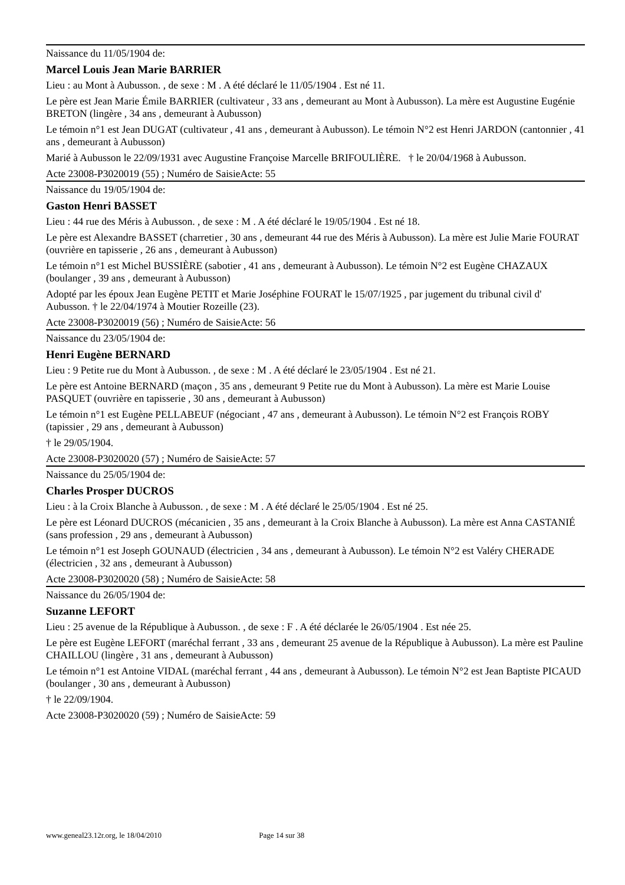Naissance du 11/05/1904 de:
Marcel Louis Jean Marie BARRIER
Lieu : au Mont à Aubusson. , de sexe : M . A été déclaré le 11/05/1904 . Est né 11.
Le père est Jean Marie Émile BARRIER (cultivateur , 33 ans , demeurant au Mont à Aubusson). La mère est Augustine Eugénie BRETON (lingère , 34 ans , demeurant à Aubusson)
Le témoin n°1 est Jean DUGAT (cultivateur , 41 ans , demeurant à Aubusson). Le témoin N°2 est Henri JARDON (cantonnier , 41 ans , demeurant à Aubusson)
Marié à Aubusson le 22/09/1931 avec Augustine Françoise Marcelle BRIFOULIÈRE. † le 20/04/1968 à Aubusson.
Acte 23008-P3020019 (55) ; Numéro de SaisieActe: 55
Naissance du 19/05/1904 de:
Gaston Henri BASSET
Lieu : 44 rue des Méris à Aubusson. , de sexe : M . A été déclaré le 19/05/1904 . Est né 18.
Le père est Alexandre BASSET (charretier , 30 ans , demeurant 44 rue des Méris à Aubusson). La mère est Julie Marie FOURAT (ouvrière en tapisserie , 26 ans , demeurant à Aubusson)
Le témoin n°1 est Michel BUSSIÈRE (sabotier , 41 ans , demeurant à Aubusson). Le témoin N°2 est Eugène CHAZAUX (boulanger , 39 ans , demeurant à Aubusson)
Adopté par les époux Jean Eugène PETIT et Marie Joséphine FOURAT le 15/07/1925 , par jugement du tribunal civil d' Aubusson. † le 22/04/1974 à Moutier Rozeille (23).
Acte 23008-P3020019 (56) ; Numéro de SaisieActe: 56
Naissance du 23/05/1904 de:
Henri Eugène BERNARD
Lieu : 9 Petite rue du Mont à Aubusson. , de sexe : M . A été déclaré le 23/05/1904 . Est né 21.
Le père est Antoine BERNARD (maçon , 35 ans , demeurant 9 Petite rue du Mont à Aubusson). La mère est Marie Louise PASQUET (ouvrière en tapisserie , 30 ans , demeurant à Aubusson)
Le témoin n°1 est Eugène PELLABEUF (négociant , 47 ans , demeurant à Aubusson). Le témoin N°2 est François ROBY (tapissier , 29 ans , demeurant à Aubusson)
† le 29/05/1904.
Acte 23008-P3020020 (57) ; Numéro de SaisieActe: 57
Naissance du 25/05/1904 de:
Charles Prosper DUCROS
Lieu : à la Croix Blanche à Aubusson. , de sexe : M . A été déclaré le 25/05/1904 . Est né 25.
Le père est Léonard DUCROS (mécanicien , 35 ans , demeurant à la Croix Blanche à Aubusson). La mère est Anna CASTANIÉ (sans profession , 29 ans , demeurant à Aubusson)
Le témoin n°1 est Joseph GOUNAUD (électricien , 34 ans , demeurant à Aubusson). Le témoin N°2 est Valéry CHERADE (électricien , 32 ans , demeurant à Aubusson)
Acte 23008-P3020020 (58) ; Numéro de SaisieActe: 58
Naissance du 26/05/1904 de:
Suzanne LEFORT
Lieu : 25 avenue de la République à Aubusson. , de sexe : F . A été déclarée le 26/05/1904 . Est née 25.
Le père est Eugène LEFORT (maréchal ferrant , 33 ans , demeurant 25 avenue de la République à Aubusson). La mère est Pauline CHAILLOU (lingère , 31 ans , demeurant à Aubusson)
Le témoin n°1 est Antoine VIDAL (maréchal ferrant , 44 ans , demeurant à Aubusson). Le témoin N°2 est Jean Baptiste PICAUD (boulanger , 30 ans , demeurant à Aubusson)
† le 22/09/1904.
Acte 23008-P3020020 (59) ; Numéro de SaisieActe: 59
www.geneal23.12r.org, le 18/04/2010 Page 14 sur 38